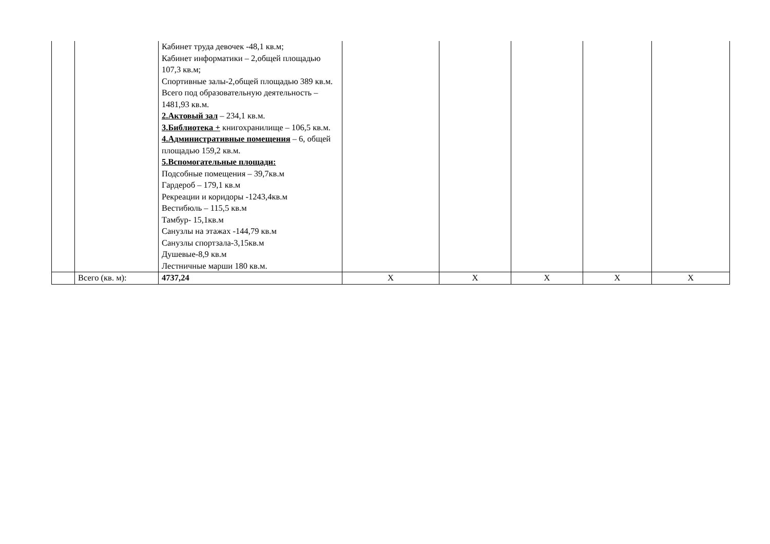| | | Кабинет труда девочек -48,1 кв.м; Кабинет информатики – 2,общей площадью 107,3 кв.м; Спортивные залы-2,общей площадью 389 кв.м. Всего под образовательную деятельность – 1481,93 кв.м. 2.Актовый зал – 234,1 кв.м. 3.Библиотека + книгохранилище – 106,5 кв.м. 4.Административные помещения – 6, общей площадью 159,2 кв.м. 5.Вспомогательные площади: Подсобные помещения – 39,7кв.м Гардероб – 179,1 кв.м Рекреации и коридоры -1243,4кв.м Вестибюль – 115,5 кв.м Тамбур- 15,1кв.м Санузлы на этажах -144,79 кв.м Санузлы спортзала-3,15кв.м Душевые-8,9 кв.м Лестничные марши 180 кв.м. | | | | | |
| | Всего (кв. м): | 4737,24 | X | X | X | X | X |